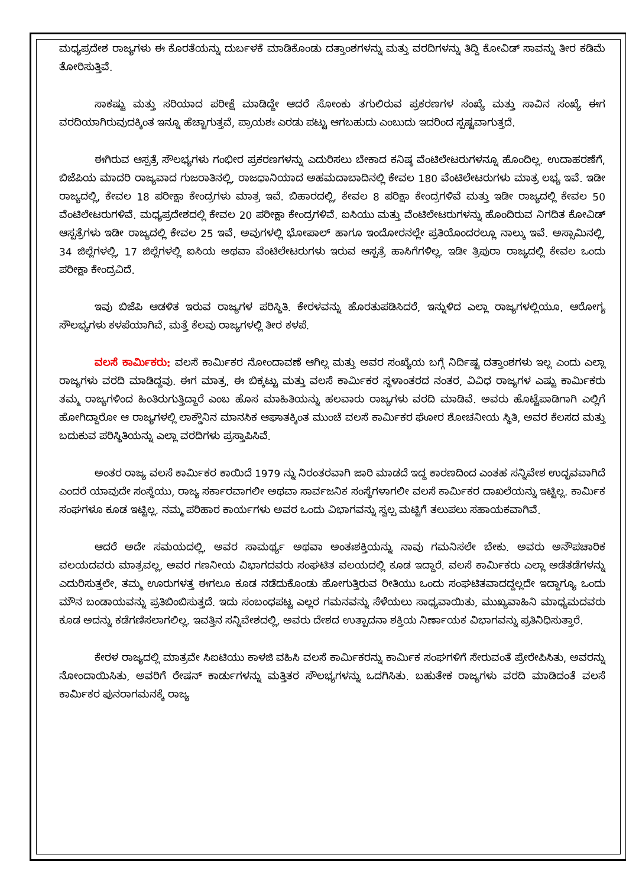ಮಧ್ಯಪ್ರದೇಶ ರಾಜ್ಯಗಳು ಈ ಕೊರತೆಯನ್ನು ದುರ್ಬಳಕೆ ಮಾಡಿಕೊಂಡು ದತ್ತಾಂಶಗಳನ್ನು ಮತ್ತು ವರದಿಗಳನ್ನು ತಿದ್ದಿ ಕೋವಿಡ್ ಸಾವನ್ನು ತೀರ ಕಡಿಮೆ ತೋರಿಸುತ್ತಿವೆ.
ಸಾಕಷ್ಟು ಮತ್ತು ಸರಿಯಾದ ಪರೀಕ್ಷೆ ಮಾಡಿದ್ದೇ ಆದರೆ ಸೋಂಕು ತಗುಲಿರುವ ಪ್ರಕರಣಗಳ ಸಂಖ್ಯೆ ಮತ್ತು ಸಾವಿನ ಸಂಖ್ಯೆ ಈಗ ವರದಿಯಾಗಿರುವುದಕ್ಕಿಂತ ಇನ್ನೂ ಹೆಚ್ಚಾಗುತ್ತವೆ, ಪ್ರಾಯಶಃ ಎರಡು ಪಟ್ಟು ಆಗಬಹುದು ಎಂಬುದು ಇದರಿಂದ ಸ್ಪಷ್ಟವಾಗುತ್ತದೆ.
ಈಗಿರುವ ಆಸ್ಪತ್ರೆ ಸೌಲಭ್ಯಗಳು ಗಂಭೀರ ಪ್ರಕರಣಗಳನ್ನು ಎದುರಿಸಲು ಬೇಕಾದ ಕನಿಷ್ಠ ವೆಂಟಿಲೇಟರುಗಳನ್ನೂ ಹೊಂದಿಲ್ಲ. ಉದಾಹರಣೆಗೆ, ಬಿಜೆಪಿಯ ಮಾದರಿ ರಾಜ್ಯವಾದ ಗುಜರಾತಿನಲ್ಲಿ, ರಾಜಧಾನಿಯಾದ ಅಹಮದಾಬಾದಿನಲ್ಲಿ ಕೇವಲ 180 ವೆಂಟಿಲೇಟರುಗಳು ಮಾತ್ರ ಲಭ್ಯ ಇವೆ. ಇಡೀ ರಾಜ್ಯದಲ್ಲಿ, ಕೇವಲ 18 ಪರೀಕ್ಷಾ ಕೇಂದ್ರಗಳು ಮಾತ್ರ ಇವೆ. ಬಿಹಾರದಲ್ಲಿ, ಕೇವಲ 8 ಪರಿಕ್ಷಾ ಕೇಂದ್ರಗಳಿವೆ ಮತ್ತು ಇಡೀ ರಾಜ್ಯದಲ್ಲಿ ಕೇವಲ 50 ವೆಂಟಿಲೇಟರುಗಳಿವೆ. ಮಧ್ಯಪ್ರದೇಶದಲ್ಲಿ ಕೇವಲ 20 ಪರೀಕ್ಷಾ ಕೇಂದ್ರಗಳಿವೆ. ಐಸಿಯು ಮತ್ತು ವೆಂಟಿಲೇಟರುಗಳನ್ನು ಹೊಂದಿರುವ ನಿಗದಿತ ಕೋವಿಡ್ ಆಸ್ಪತ್ರೆಗಳು ಇಡೀ ರಾಜ್ಯದಲ್ಲಿ ಕೇವಲ 25 ಇವೆ, ಅವುಗಳಲ್ಲಿ ಭೋಪಾಲ್ ಹಾಗೂ ಇಂದೋರನಲ್ಲೇ ಪ್ರತಿಯೊಂದರಲ್ಲೂ ನಾಲ್ಕು ಇವೆ. ಅಸ್ಸಾಮಿನಲ್ಲಿ, 34 ಜಿಲ್ಲೆಗಳಲ್ಲಿ, 17 ಜಿಲ್ಲೆಗಳಲ್ಲಿ ಐಸಿಯ ಅಥವಾ ವೆಂಟಿಲೇಟರುಗಳು ಇರುವ ಆಸ್ಪತ್ರೆ ಹಾಸಿಗೆಗಳಿಲ್ಲ. ಇಡೀ ತ್ರಿಪುರಾ ರಾಜ್ಯದಲ್ಲಿ ಕೇವಲ ಒಂದು ಪರೀಕ್ಷಾ ಕೇಂದ್ರವಿದೆ.
ಇವು ಬಿಜೆಪಿ ಆಡಳಿತ ಇರುವ ರಾಜ್ಯಗಳ ಪರಿಸ್ಥಿತಿ. ಕೇರಳವನ್ನು ಹೊರತುಪಡಿಸಿದರೆ, ಇನ್ನುಳಿದ ಎಲ್ಲಾ ರಾಜ್ಯಗಳಲ್ಲಿಯೂ, ಆರೋಗ್ಯ ಸೌಲಭ್ಯಗಳು ಕಳಪೆಯಾಗಿವೆ, ಮತ್ತೆ ಕೆಲವು ರಾಜ್ಯಗಳಲ್ಲಿ ತೀರ ಕಳಪೆ.
ವಲಸೆ ಕಾರ್ಮಿಕರು: ವಲಸೆ ಕಾರ್ಮಿಕರ ನೋಂದಾವಣೆ ಆಗಿಲ್ಲ ಮತ್ತು ಅವರ ಸಂಖ್ಯೆಯ ಬಗ್ಗೆ ನಿರ್ದಿಷ್ಟ ದತ್ತಾಂಶಗಳು ಇಲ್ಲ ಎಂದು ಎಲ್ಲಾ ರಾಜ್ಯಗಳು ವರದಿ ಮಾಡಿದ್ದವು. ಈಗ ಮಾತ್ರ, ಈ ಬಿಕ್ಕಟ್ಟು ಮತ್ತು ವಲಸೆ ಕಾರ್ಮಿಕರ ಸ್ಥಳಾಂತರದ ನಂತರ, ವಿವಿಧ ರಾಜ್ಯಗಳ ಎಷ್ಟು ಕಾರ್ಮಿಕರು ತಮ್ಮ ರಾಜ್ಯಗಳಿಂದ ಹಿಂತಿರುಗುತ್ತಿದ್ದಾರೆ ಎಂಬ ಹೊಸ ಮಾಹಿತಿಯನ್ನು ಹಲವಾರು ರಾಜ್ಯಗಳು ವರದಿ ಮಾಡಿವೆ. ಅವರು ಹೊಟ್ಟೆಪಾಡಿಗಾಗಿ ಎಲ್ಲಿಗೆ ಹೋಗಿದ್ದಾರೋ ಆ ರಾಜ್ಯಗಳಲ್ಲಿ ಲಾಕ್ಡೌನಿನ ಮಾನಸಿಕ ಆಘಾತಕ್ಕಿಂತ ಮುಂಚೆ ವಲಸೆ ಕಾರ್ಮಿಕರ ಘೋರ ಶೋಚನೀಯ ಸ್ಥಿತಿ, ಅವರ ಕೆಲಸದ ಮತ್ತು ಬದುಕುವ ಪರಿಸ್ಥಿತಿಯನ್ನು ಎಲ್ಲಾ ವರದಿಗಳು ಪ್ರಸ್ತಾಪಿಸಿವೆ.
ಅಂತರ ರಾಜ್ಯ ವಲಸೆ ಕಾರ್ಮಿಕರ ಕಾಯಿದೆ 1979 ನ್ನು ನಿರಂತರವಾಗಿ ಜಾರಿ ಮಾಡದೆ ಇದ್ದ ಕಾರಣದಿಂದ ಎಂತಹ ಸನ್ನಿವೇಶ ಉದ್ಭವವಾಗಿದೆ ಎಂದರೆ ಯಾವುದೇ ಸಂಸ್ಥೆಯು, ರಾಜ್ಯ ಸರ್ಕಾರವಾಗಲೀ ಅಥವಾ ಸಾರ್ವಜನಿಕ ಸಂಸ್ಥೆಗಳಾಗಲೀ ವಲಸೆ ಕಾರ್ಮಿಕರ ದಾಖಲೆಯನ್ನು ಇಟ್ಟಿಲ್ಲ. ಕಾರ್ಮಿಕ ಸಂಘಗಳೂ ಕೂಡ ಇಟ್ಟಿಲ್ಲ. ನಮ್ಮ ಪರಿಹಾರ ಕಾರ್ಯಗಳು ಅವರ ಒಂದು ವಿಭಾಗವನ್ನು ಸ್ವಲ್ಪ ಮಟ್ಟಿಗೆ ತಲುಪಲು ಸಹಾಯಕವಾಗಿವೆ.
ಆದರೆ ಅದೇ ಸಮಯದಲ್ಲಿ, ಅವರ ಸಾಮರ್ಥ್ಯ ಅಥವಾ ಅಂತಃಶಕ್ತಿಯನ್ನು ನಾವು ಗಮನಿಸಲೇ ಬೇಕು. ಅವರು ಅನೌಪಚಾರಿಕ ವಲಯದವರು ಮಾತ್ರವಲ್ಲ, ಅವರ ಗಣನೀಯ ವಿಭಾಗದವರು ಸಂಘಟಿತ ವಲಯದಲ್ಲಿ ಕೂಡ ಇದ್ದಾರೆ. ವಲಸೆ ಕಾರ್ಮಿಕರು ಎಲ್ಲಾ ಅಡೆತಡೆಗಳನ್ನು ಎದುರಿಸುತ್ತಲೇ, ತಮ್ಮ ಊರುಗಳತ್ತ ಈಗಲೂ ಕೂಡ ನಡೆದುಕೊಂಡು ಹೋಗುತ್ತಿರುವ ರೀತಿಯು ಒಂದು ಸಂಘಟಿತವಾದದ್ದಲ್ಲದೇ ಇದ್ದಾಗ್ಯೂ ಒಂದು ಮೌನ ಬಂಡಾಯವನ್ನು ಪ್ರತಿಬಿಂಬಿಸುತ್ತದೆ. ಇದು ಸಂಬಂಧಪಟ್ಟ ಎಲ್ಲರ ಗಮನವನ್ನು ಸೆಳೆಯಲು ಸಾಧ್ಯವಾಯಿತು, ಮುಖ್ಯವಾಹಿನಿ ಮಾಧ್ಯಮದವರು ಕೂಡ ಅದನ್ನು ಕಡೆಗಣಿಸಲಾಗಲಿಲ್ಲ. ಇವತ್ತಿನ ಸನ್ನಿವೇಶದಲ್ಲಿ, ಅವರು ದೇಶದ ಉತ್ಪಾದನಾ ಶಕ್ತಿಯ ನಿರ್ಣಾಯಕ ವಿಭಾಗವನ್ನು ಪ್ರತಿನಿಧಿಸುತ್ತಾರೆ.
ಕೇರಳ ರಾಜ್ಯದಲ್ಲಿ ಮಾತ್ರವೇ ಸಿಐಟಿಯು ಕಾಳಜಿ ವಹಿಸಿ ವಲಸೆ ಕಾರ್ಮಿಕರನ್ನು ಕಾರ್ಮಿಕ ಸಂಘಗಳಿಗೆ ಸೇರುವಂತೆ ಪ್ರೇರೇಪಿಸಿತು, ಅವರನ್ನು ನೋಂದಾಯಿಸಿತು, ಅವರಿಗೆ ರೇಷನ್ ಕಾರ್ಡುಗಳನ್ನು ಮತ್ತಿತರ ಸೌಲಭ್ಯಗಳನ್ನು ಒದಗಿಸಿತು. ಬಹುತೇಕ ರಾಜ್ಯಗಳು ವರದಿ ಮಾಡಿದಂತೆ ವಲಸೆ ಕಾರ್ಮಿಕರ ಪುನರಾಗಮನಕ್ಕೆ ರಾಜ್ಯ